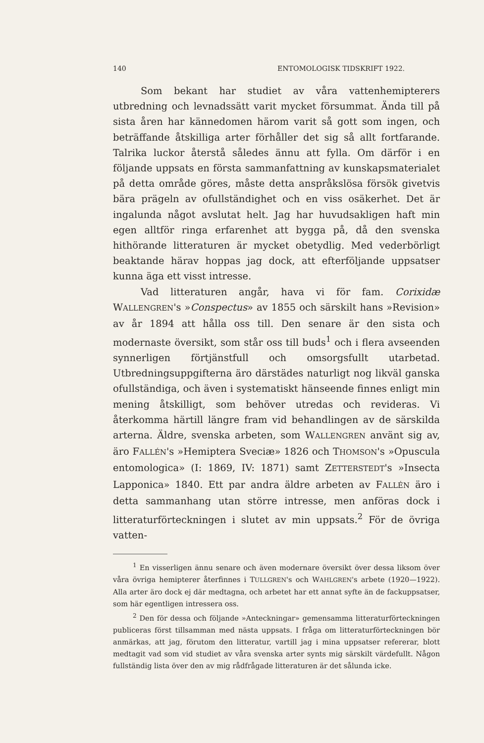140 ENTOMOLOGISK TIDSKRIFT 1922.
Som bekant har studiet av våra vattenhemipterers utbredning och levnadssätt varit mycket försummat. Ända till på sista åren har kännedomen härom varit så gott som ingen, och beträffande åtskilliga arter förhåller det sig så allt fortfarande. Talrika luckor återstå således ännu att fylla. Om därför i en följande uppsats en första sammanfattning av kunskapsmaterialet på detta område göres, måste detta anspråkslösa försök givetvis bära prägeln av ofullständighet och en viss osäkerhet. Det är ingalunda något avslutat helt. Jag har huvudsakligen haft min egen alltför ringa erfarenhet att bygga på, då den svenska hithörande litteraturen är mycket obetydlig. Med vederbörligt beaktande härav hoppas jag dock, att efterföljande uppsatser kunna äga ett visst intresse.
Vad litteraturen angår, hava vi för fam. Corixidæ WALLENGREN's »Conspectus» av 1855 och särskilt hans »Revision» av år 1894 att hålla oss till. Den senare är den sista och modernaste översikt, som står oss till buds<sup>1</sup> och i flera avseenden synnerligen förtjänstfull och omsorgsfullt utarbetad. Utbredningsuppgifterna äro därstädes naturligt nog likväl ganska ofullständiga, och även i systematiskt hänseende finnes enligt min mening åtskilligt, som behöver utredas och revideras. Vi återkomma härtill längre fram vid behandlingen av de särskilda arterna. Äldre, svenska arbeten, som WALLENGREN använt sig av, äro FALLÉN's »Hemiptera Sveciæ» 1826 och THOMSON's »Opuscula entomologica» (I: 1869, IV: 1871) samt ZETTERSTEDT's »Insecta Lapponica» 1840. Ett par andra äldre arbeten av FALLÉN äro i detta sammanhang utan större intresse, men anföras dock i litteraturförteckningen i slutet av min uppsats.<sup>2</sup> För de övriga vatten-
<sup>1</sup> En visserligen ännu senare och även modernare översikt över dessa liksom över våra övriga hemipterer återfinnes i TULLGREN's och WAHLGREN's arbete (1920—1922). Alla arter äro dock ej där medtagna, och arbetet har ett annat syfte än de fackuppsatser, som här egentligen intressera oss.
<sup>2</sup> Den för dessa och följande »Anteckningar» gemensamma litteraturförteckningen publiceras först tillsamman med nästa uppsats. I fråga om litteraturförteckningen bör anmärkas, att jag, förutom den litteratur, vartill jag i mina uppsatser refererar, blott medtagit vad som vid studiet av våra svenska arter synts mig särskilt värdefullt. Någon fullständig lista över den av mig rådfrågade litteraturen är det sålunda icke.